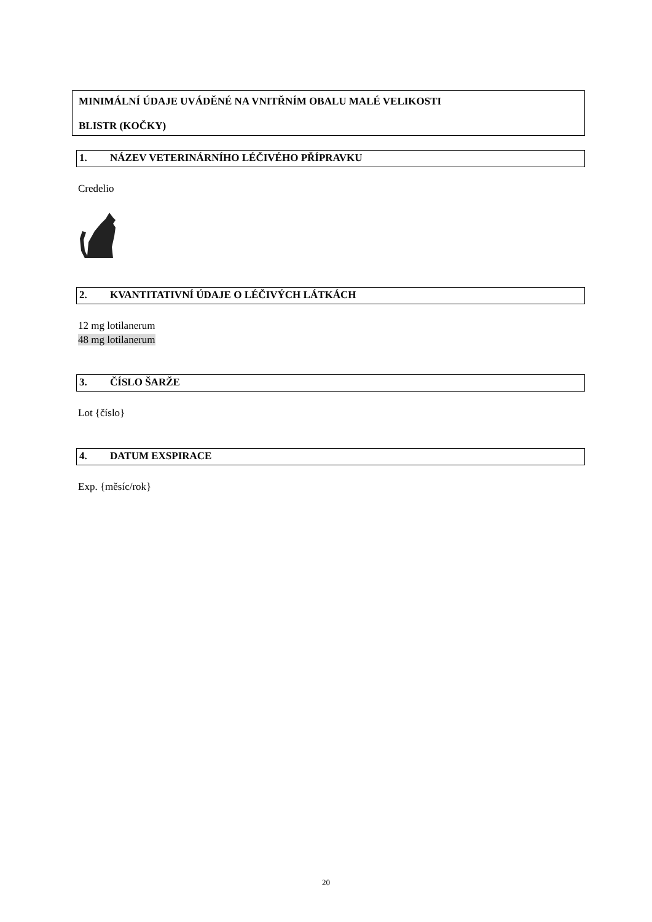MINIMÁLNÍ ÚDAJE UVÁDĚNÉ NA VNITŘNÍM OBALU MALÉ VELIKOSTI
BLISTR (KOČKY)
1. NÁZEV VETERINÁRNÍHO LÉČIVÉHO PŘÍPRAVKU
Credelio
2. KVANTITATIVNÍ ÚDAJE O LÉČIVÝCH LÁTKÁCH
12 mg lotilanerum
48 mg lotilanerum
3. ČÍSLO ŠARŽE
Lot {číslo}
4. DATUM EXSPIRACE
Exp. {měsíc/rok}
20